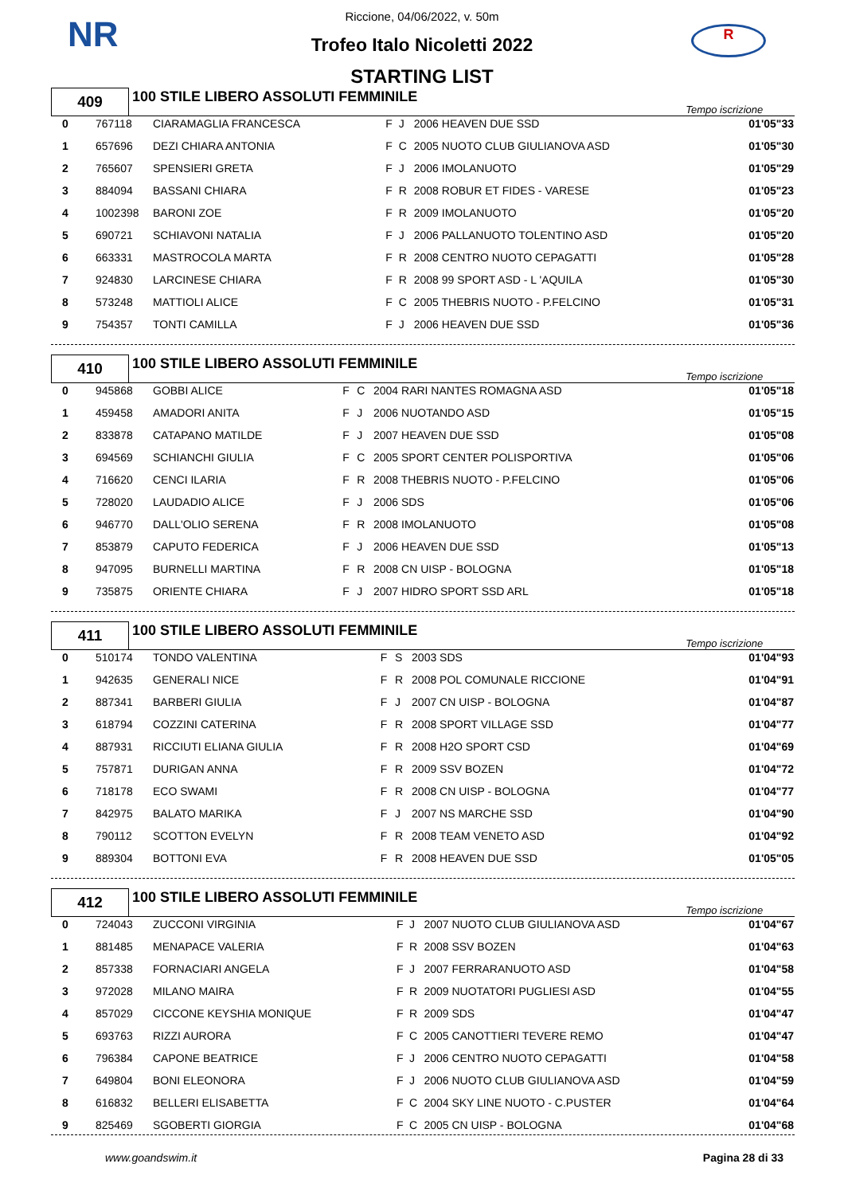NR R
Riccione, 04/06/2022, v. 50m
Trofeo Italo Nicoletti 2022
STARTING LIST
| 409 | 100 STILE LIBERO ASSOLUTI FEMMINILE | Tempo iscrizione |
| 0 | 767118 | CIARAMAGLIA FRANCESCA | F | J | 2006 HEAVEN DUE SSD | 01'05"33 |
| 1 | 657696 | DEZI CHIARA ANTONIA | F | C | 2005 NUOTO CLUB GIULIANOVA ASD | 01'05"30 |
| 2 | 765607 | SPENSIERI GRETA | F | J | 2006 IMOLANUOTO | 01'05"29 |
| 3 | 884094 | BASSANI CHIARA | F | R | 2008 ROBUR ET FIDES - VARESE | 01'05"23 |
| 4 | 1002398 | BARONI ZOE | F | R | 2009 IMOLANUOTO | 01'05"20 |
| 5 | 690721 | SCHIAVONI NATALIA | F | J | 2006 PALLANUOTO TOLENTINO ASD | 01'05"20 |
| 6 | 663331 | MASTROCOLA MARTA | F | R | 2008 CENTRO NUOTO CEPAGATTI | 01'05"28 |
| 7 | 924830 | LARCINESE CHIARA | F | R | 2008 99 SPORT ASD - L 'AQUILA | 01'05"30 |
| 8 | 573248 | MATTIOLI ALICE | F | C | 2005 THEBRIS NUOTO - P.FELCINO | 01'05"31 |
| 9 | 754357 | TONTI CAMILLA | F | J | 2006 HEAVEN DUE SSD | 01'05"36 |
| 410 | 100 STILE LIBERO ASSOLUTI FEMMINILE | Tempo iscrizione |
| 0 | 945868 | GOBBI ALICE | F | C | 2004 RARI NANTES ROMAGNA ASD | 01'05"18 |
| 1 | 459458 | AMADORI ANITA | F | J | 2006 NUOTANDO ASD | 01'05"15 |
| 2 | 833878 | CATAPANO MATILDE | F | J | 2007 HEAVEN DUE SSD | 01'05"08 |
| 3 | 694569 | SCHIANCHI GIULIA | F | C | 2005 SPORT CENTER POLISPORTIVA | 01'05"06 |
| 4 | 716620 | CENCI ILARIA | F | R | 2008 THEBRIS NUOTO - P.FELCINO | 01'05"06 |
| 5 | 728020 | LAUDADIO ALICE | F | J | 2006 SDS | 01'05"06 |
| 6 | 946770 | DALL'OLIO SERENA | F | R | 2008 IMOLANUOTO | 01'05"08 |
| 7 | 853879 | CAPUTO FEDERICA | F | J | 2006 HEAVEN DUE SSD | 01'05"13 |
| 8 | 947095 | BURNELLI MARTINA | F | R | 2008 CN UISP - BOLOGNA | 01'05"18 |
| 9 | 735875 | ORIENTE CHIARA | F | J | 2007 HIDRO SPORT SSD ARL | 01'05"18 |
| 411 | 100 STILE LIBERO ASSOLUTI FEMMINILE | Tempo iscrizione |
| 0 | 510174 | TONDO VALENTINA | F | S | 2003 SDS | 01'04"93 |
| 1 | 942635 | GENERALI NICE | F | R | 2008 POL COMUNALE RICCIONE | 01'04"91 |
| 2 | 887341 | BARBERI GIULIA | F | J | 2007 CN UISP - BOLOGNA | 01'04"87 |
| 3 | 618794 | COZZINI CATERINA | F | R | 2008 SPORT VILLAGE SSD | 01'04"77 |
| 4 | 887931 | RICCIUTI ELIANA GIULIA | F | R | 2008 H2O SPORT CSD | 01'04"69 |
| 5 | 757871 | DURIGAN ANNA | F | R | 2009 SSV BOZEN | 01'04"72 |
| 6 | 718178 | ECO SWAMI | F | R | 2008 CN UISP - BOLOGNA | 01'04"77 |
| 7 | 842975 | BALATO MARIKA | F | J | 2007 NS MARCHE SSD | 01'04"90 |
| 8 | 790112 | SCOTTON EVELYN | F | R | 2008 TEAM VENETO ASD | 01'04"92 |
| 9 | 889304 | BOTTONI EVA | F | R | 2008 HEAVEN DUE SSD | 01'05"05 |
| 412 | 100 STILE LIBERO ASSOLUTI FEMMINILE | Tempo iscrizione |
| 0 | 724043 | ZUCCONI VIRGINIA | F | J | 2007 NUOTO CLUB GIULIANOVA ASD | 01'04"67 |
| 1 | 881485 | MENAPACE VALERIA | F | R | 2008 SSV BOZEN | 01'04"63 |
| 2 | 857338 | FORNACIARI ANGELA | F | J | 2007 FERRARANUOTO ASD | 01'04"58 |
| 3 | 972028 | MILANO MAIRA | F | R | 2009 NUOTATORI PUGLIESI ASD | 01'04"55 |
| 4 | 857029 | CICCONE KEYSHIA MONIQUE | F | R | 2009 SDS | 01'04"47 |
| 5 | 693763 | RIZZI AURORA | F | C | 2005 CANOTTIERI TEVERE REMO | 01'04"47 |
| 6 | 796384 | CAPONE BEATRICE | F | J | 2006 CENTRO NUOTO CEPAGATTI | 01'04"58 |
| 7 | 649804 | BONI ELEONORA | F | J | 2006 NUOTO CLUB GIULIANOVA ASD | 01'04"59 |
| 8 | 616832 | BELLERI ELISABETTA | F | C | 2004 SKY LINE NUOTO - C.PUSTER | 01'04"64 |
| 9 | 825469 | SGOBERTI GIORGIA | F | C | 2005 CN UISP - BOLOGNA | 01'04"68 |
www.goandswim.it Pagina 28 di 33